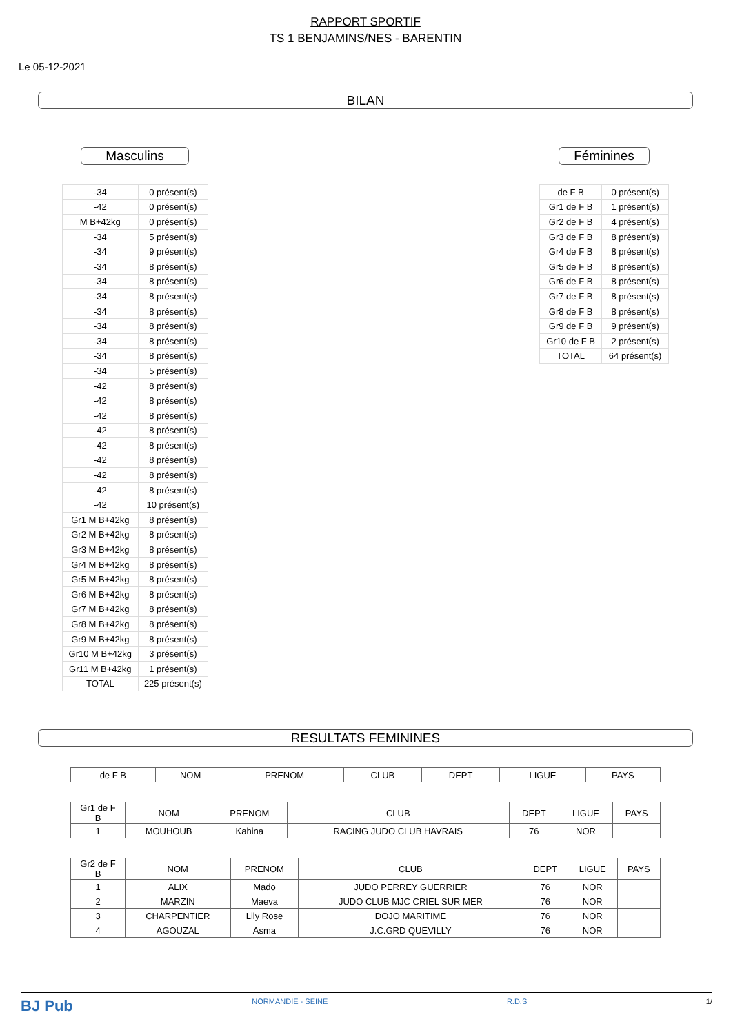RAPPORT SPORTIF
TS 1 BENJAMINS/NES - BARENTIN
Le 05-12-2021
BILAN
Masculins
| -34 | 0 présent(s) |
| -42 | 0 présent(s) |
| M B+42kg | 0 présent(s) |
| -34 | 5 présent(s) |
| -34 | 9 présent(s) |
| -34 | 8 présent(s) |
| -34 | 8 présent(s) |
| -34 | 8 présent(s) |
| -34 | 8 présent(s) |
| -34 | 8 présent(s) |
| -34 | 8 présent(s) |
| -34 | 8 présent(s) |
| -34 | 5 présent(s) |
| -42 | 8 présent(s) |
| -42 | 8 présent(s) |
| -42 | 8 présent(s) |
| -42 | 8 présent(s) |
| -42 | 8 présent(s) |
| -42 | 8 présent(s) |
| -42 | 8 présent(s) |
| -42 | 8 présent(s) |
| -42 | 10 présent(s) |
| Gr1 M B+42kg | 8 présent(s) |
| Gr2 M B+42kg | 8 présent(s) |
| Gr3 M B+42kg | 8 présent(s) |
| Gr4 M B+42kg | 8 présent(s) |
| Gr5 M B+42kg | 8 présent(s) |
| Gr6 M B+42kg | 8 présent(s) |
| Gr7 M B+42kg | 8 présent(s) |
| Gr8 M B+42kg | 8 présent(s) |
| Gr9 M B+42kg | 8 présent(s) |
| Gr10 M B+42kg | 3 présent(s) |
| Gr11 M B+42kg | 1 présent(s) |
| TOTAL | 225 présent(s) |
Féminines
| de F B | 0 présent(s) |
| Gr1 de F B | 1 présent(s) |
| Gr2 de F B | 4 présent(s) |
| Gr3 de F B | 8 présent(s) |
| Gr4 de F B | 8 présent(s) |
| Gr5 de F B | 8 présent(s) |
| Gr6 de F B | 8 présent(s) |
| Gr7 de F B | 8 présent(s) |
| Gr8 de F B | 8 présent(s) |
| Gr9 de F B | 9 présent(s) |
| Gr10 de F B | 2 présent(s) |
| TOTAL | 64 présent(s) |
RESULTATS FEMININES
| de F B | NOM | PRENOM | CLUB | DEPT | LIGUE | PAYS |
| --- | --- | --- | --- | --- | --- | --- |
| Gr1 de F B | NOM | PRENOM | CLUB | DEPT | LIGUE | PAYS |
| --- | --- | --- | --- | --- | --- | --- |
| 1 | MOUHOUB | Kahina | RACING JUDO CLUB HAVRAIS | 76 | NOR | |
| Gr2 de F B | NOM | PRENOM | CLUB | DEPT | LIGUE | PAYS |
| --- | --- | --- | --- | --- | --- | --- |
| 1 | ALIX | Mado | JUDO PERREY GUERRIER | 76 | NOR | |
| 2 | MARZIN | Maeva | JUDO CLUB MJC CRIEL SUR MER | 76 | NOR | |
| 3 | CHARPENTIER | Lily Rose | DOJO MARITIME | 76 | NOR | |
| 4 | AGOUZAL | Asma | J.C.GRD QUEVILLY | 76 | NOR | |
BJ Pub NORMANDIE - SEINE R.D.S 1/